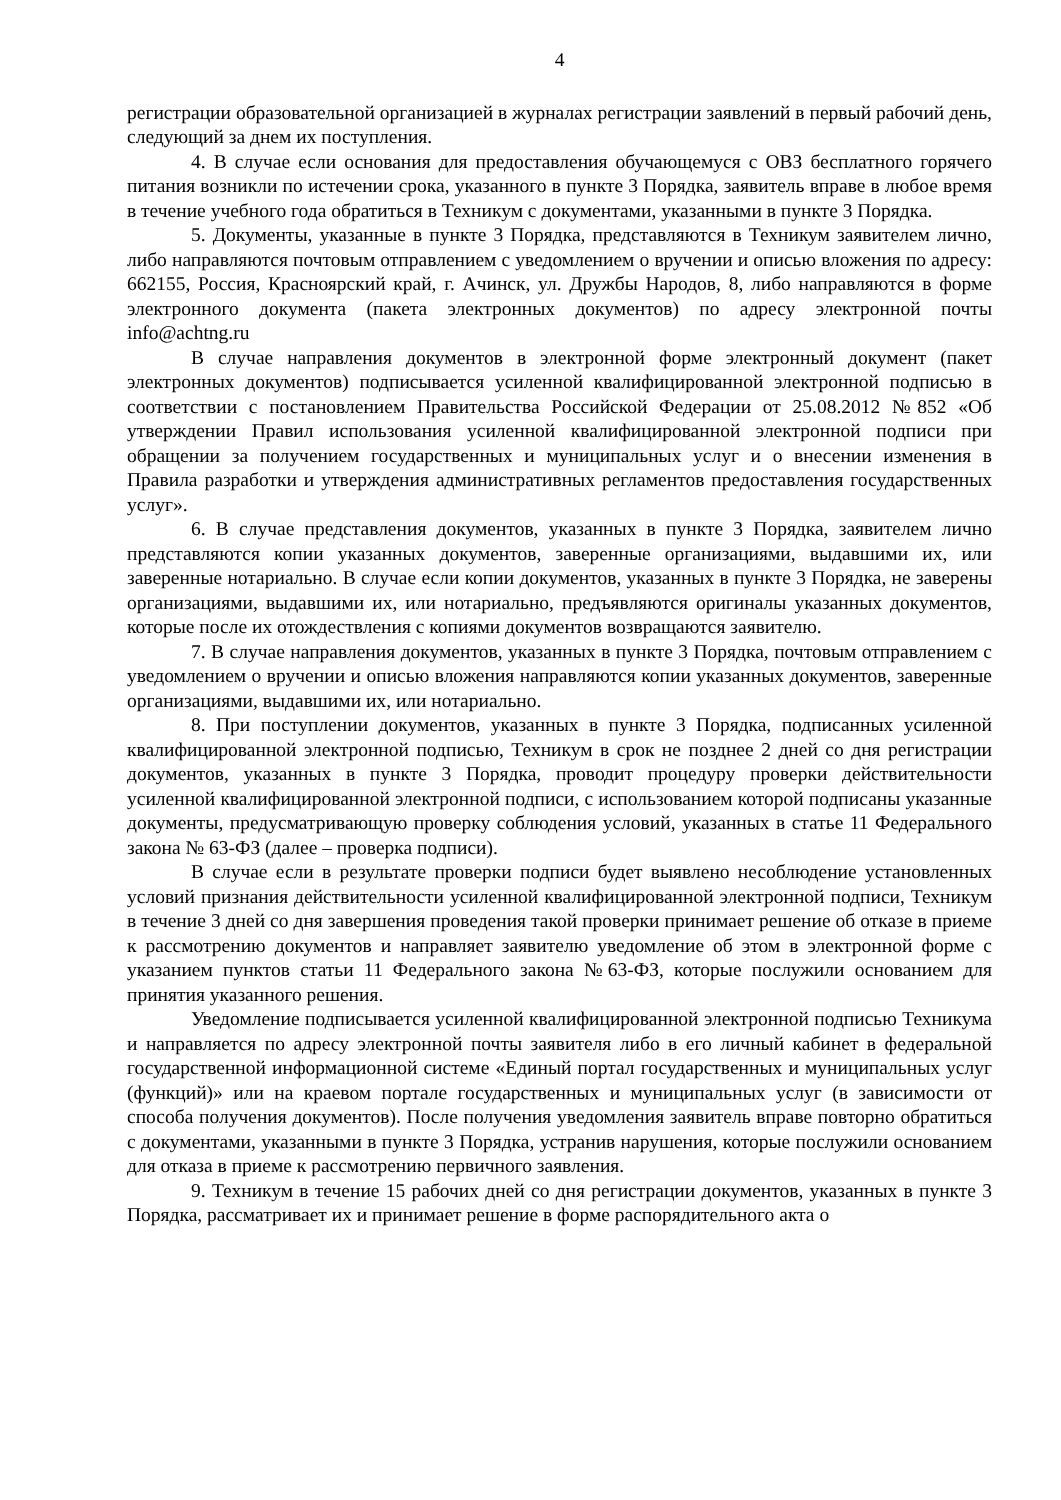4
регистрации образовательной организацией в журналах регистрации заявлений в первый рабочий день, следующий за днем их поступления.
4. В случае если основания для предоставления обучающемуся с ОВЗ бесплатного горячего питания возникли по истечении срока, указанного в пункте 3 Порядка, заявитель вправе в любое время в течение учебного года обратиться в Техникум с документами, указанными в пункте 3 Порядка.
5. Документы, указанные в пункте 3 Порядка, представляются в Техникум заявителем лично, либо направляются почтовым отправлением с уведомлением о вручении и описью вложения по адресу: 662155, Россия, Красноярский край, г. Ачинск, ул. Дружбы Народов, 8, либо направляются в форме электронного документа (пакета электронных документов) по адресу электронной почты info@achtng.ru
В случае направления документов в электронной форме электронный документ (пакет электронных документов) подписывается усиленной квалифицированной электронной подписью в соответствии с постановлением Правительства Российской Федерации от 25.08.2012 №852 «Об утверждении Правил использования усиленной квалифицированной электронной подписи при обращении за получением государственных и муниципальных услуг и о внесении изменения в Правила разработки и утверждения административных регламентов предоставления государственных услуг».
6. В случае представления документов, указанных в пункте 3 Порядка, заявителем лично представляются копии указанных документов, заверенные организациями, выдавшими их, или заверенные нотариально. В случае если копии документов, указанных в пункте 3 Порядка, не заверены организациями, выдавшими их, или нотариально, предъявляются оригиналы указанных документов, которые после их отождествления с копиями документов возвращаются заявителю.
7. В случае направления документов, указанных в пункте 3 Порядка, почтовым отправлением с уведомлением о вручении и описью вложения направляются копии указанных документов, заверенные организациями, выдавшими их, или нотариально.
8. При поступлении документов, указанных в пункте 3 Порядка, подписанных усиленной квалифицированной электронной подписью, Техникум в срок не позднее 2 дней со дня регистрации документов, указанных в пункте 3 Порядка, проводит процедуру проверки действительности усиленной квалифицированной электронной подписи, с использованием которой подписаны указанные документы, предусматривающую проверку соблюдения условий, указанных в статье 11 Федерального закона № 63-ФЗ (далее – проверка подписи).
В случае если в результате проверки подписи будет выявлено несоблюдение установленных условий признания действительности усиленной квалифицированной электронной подписи, Техникум в течение 3 дней со дня завершения проведения такой проверки принимает решение об отказе в приеме к рассмотрению документов и направляет заявителю уведомление об этом в электронной форме с указанием пунктов статьи 11 Федерального закона №63-ФЗ, которые послужили основанием для принятия указанного решения.
Уведомление подписывается усиленной квалифицированной электронной подписью Техникума и направляется по адресу электронной почты заявителя либо в его личный кабинет в федеральной государственной информационной системе «Единый портал государственных и муниципальных услуг (функций)» или на краевом портале государственных и муниципальных услуг (в зависимости от способа получения документов). После получения уведомления заявитель вправе повторно обратиться с документами, указанными в пункте 3 Порядка, устранив нарушения, которые послужили основанием для отказа в приеме к рассмотрению первичного заявления.
9. Техникум в течение 15 рабочих дней со дня регистрации документов, указанных в пункте 3 Порядка, рассматривает их и принимает решение в форме распорядительного акта о